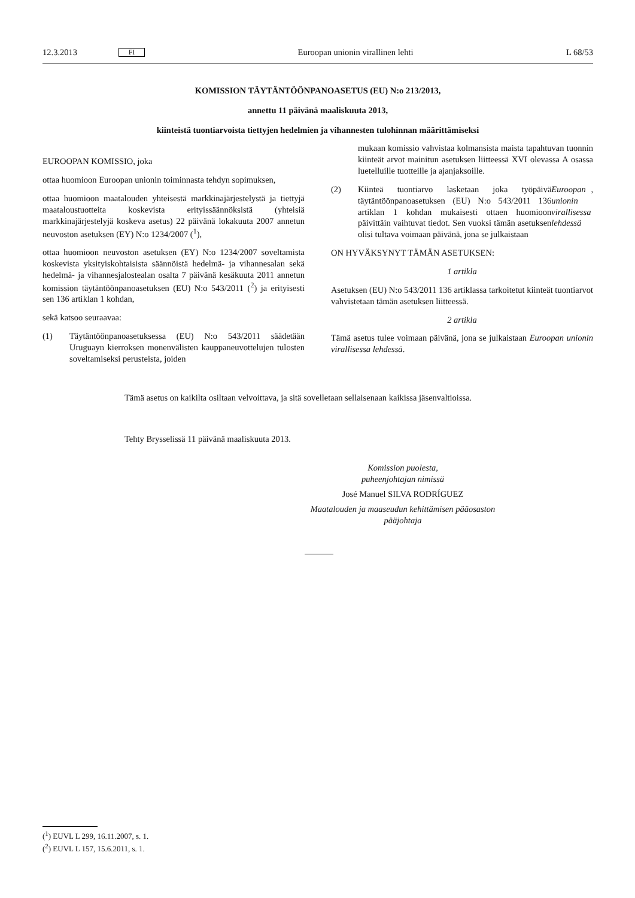12.3.2013
FI
Euroopan unionin virallinen lehti
L 68/53
KOMISSION TÄYTÄNTÖÖNPANOASETUS (EU) N:o 213/2013,
annettu 11 päivänä maaliskuuta 2013,
kiinteistä tuontiarvoista tiettyjen hedelmien ja vihannesten tulohinnan määrittämiseksi
EUROOPAN KOMISSIO, joka
ottaa huomioon Euroopan unionin toiminnasta tehdyn sopimuksen,
ottaa huomioon maatalouden yhteisestä markkinajärjestelystä ja tiettyjä maataloustuotteita koskevista erityissäännöksistä (yhteisiä markkinajärjestelyjä koskeva asetus) 22 päivänä lokakuuta 2007 annetun neuvoston asetuksen (EY) N:o 1234/2007 (<sup>1</sup>),
ottaa huomioon neuvoston asetuksen (EY) N:o 1234/2007 soveltamista koskevista yksityiskohtaisista säännöistä hedelmä- ja vihannesalan sekä hedelmä- ja vihannesjalostealan osalta 7 päivänä kesäkuuta 2011 annetun komission täytäntöönpanoasetuksen (EU) N:o 543/2011 (<sup>2</sup>) ja erityisesti sen 136 artiklan 1 kohdan,
sekä katsoo seuraavaa:
(1) Täytäntöönpanoasetuksessa (EU) N:o 543/2011 säädetään Uruguayn kierroksen monenvälisten kauppaneuvottelujen tulosten soveltamiseksi perusteista, joiden
mukaan komissio vahvistaa kolmansista maista tapahtuvan tuonnin kiinteät arvot mainitun asetuksen liitteessä XVI olevassa A osassa luetelluille tuotteille ja ajanjaksoille.
(2) Kiinteä tuontiarvo lasketaan joka työpäivä täytäntöönpanoasetuksen (EU) N:o 543/2011 136 artiklan 1 kohdan mukaisesti ottaen huomioon päivittäin vaihtuvat tiedot. Sen vuoksi tämän asetuksen olisi tultava voimaan päivänä, jona se julkaistaan Euroopan unionin virallisessa lehdessä,
ON HYVÄKSYNYT TÄMÄN ASETUKSEN:
1 artikla
Asetuksen (EU) N:o 543/2011 136 artiklassa tarkoitetut kiinteät tuontiarvot vahvistetaan tämän asetuksen liitteessä.
2 artikla
Tämä asetus tulee voimaan päivänä, jona se julkaistaan Euroopan unionin virallisessa lehdessä.
Tämä asetus on kaikilta osiltaan velvoittava, ja sitä sovelletaan sellaisenaan kaikissa jäsenvaltioissa.
Tehty Brysselissä 11 päivänä maaliskuuta 2013.
Komission puolesta,
puheenjohtajan nimissä
José Manuel SILVA RODRÍGUEZ
Maatalouden ja maaseudun kehittämisen pääosaston pääjohtaja
(<sup>1</sup>) EUVL L 299, 16.11.2007, s. 1.
(<sup>2</sup>) EUVL L 157, 15.6.2011, s. 1.